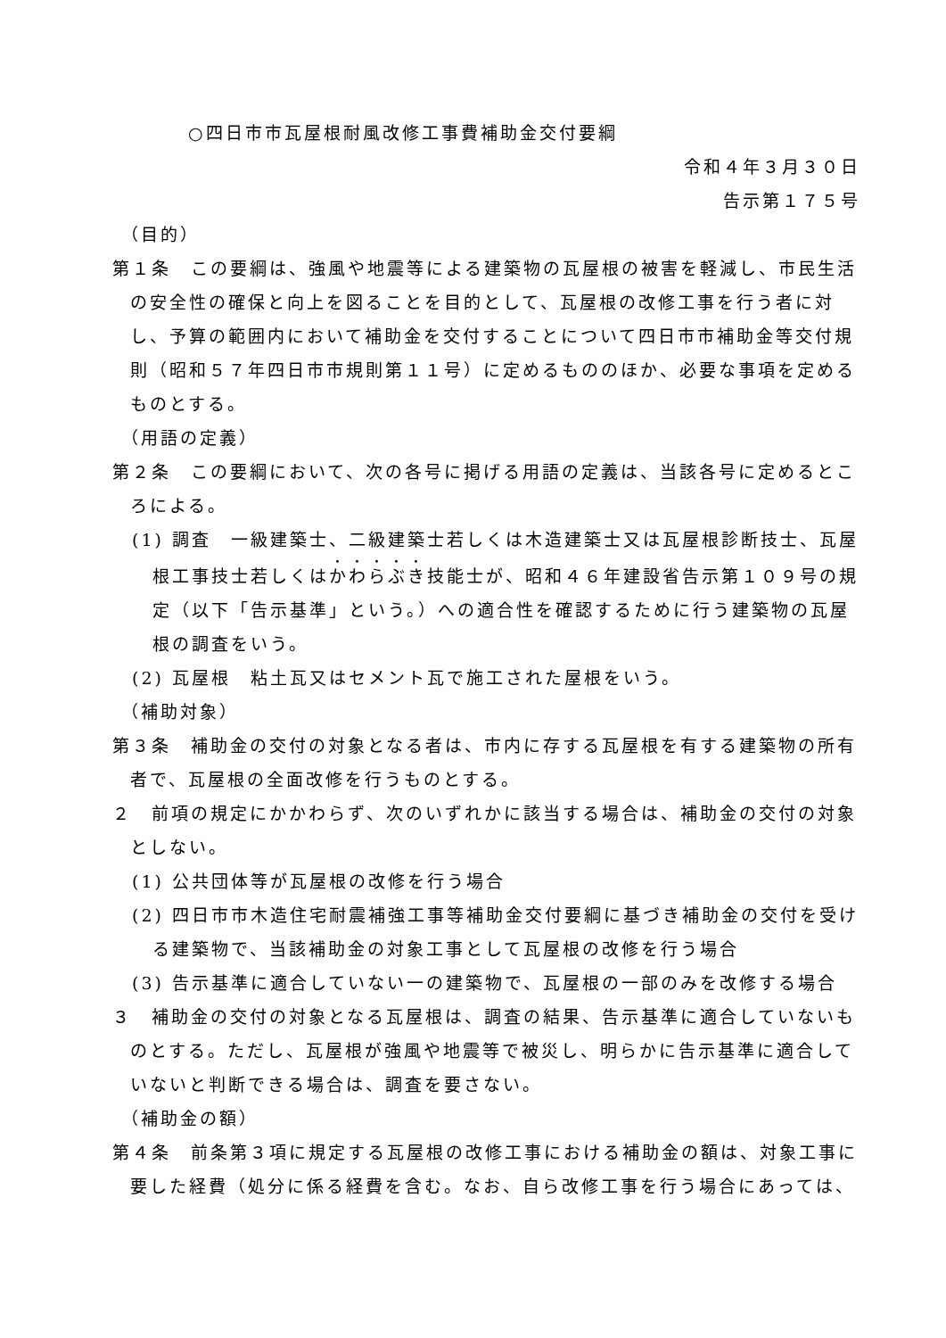○四日市市瓦屋根耐風改修工事費補助金交付要綱
令和４年３月３０日
告示第１７５号
（目的）
第１条　この要綱は、強風や地震等による建築物の瓦屋根の被害を軽減し、市民生活の安全性の確保と向上を図ることを目的として、瓦屋根の改修工事を行う者に対し、予算の範囲内において補助金を交付することについて四日市市補助金等交付規則（昭和５７年四日市市規則第１１号）に定めるもののほか、必要な事項を定めるものとする。
（用語の定義）
第２条　この要綱において、次の各号に掲げる用語の定義は、当該各号に定めるところによる。
(1) 調査　一級建築士、二級建築士若しくは木造建築士又は瓦屋根診断技士、瓦屋根工事技士若しくはかわらぶき技能士が、昭和４６年建設省告示第１０９号の規定（以下「告示基準」という。）への適合性を確認するために行う建築物の瓦屋根の調査をいう。
(2) 瓦屋根　粘土瓦又はセメント瓦で施工された屋根をいう。
（補助対象）
第３条　補助金の交付の対象となる者は、市内に存する瓦屋根を有する建築物の所有者で、瓦屋根の全面改修を行うものとする。
２　前項の規定にかかわらず、次のいずれかに該当する場合は、補助金の交付の対象としない。
(1) 公共団体等が瓦屋根の改修を行う場合
(2) 四日市市木造住宅耐震補強工事等補助金交付要綱に基づき補助金の交付を受ける建築物で、当該補助金の対象工事として瓦屋根の改修を行う場合
(3) 告示基準に適合していない一の建築物で、瓦屋根の一部のみを改修する場合
３　補助金の交付の対象となる瓦屋根は、調査の結果、告示基準に適合していないものとする。ただし、瓦屋根が強風や地震等で被災し、明らかに告示基準に適合していないと判断できる場合は、調査を要さない。
（補助金の額）
第４条　前条第３項に規定する瓦屋根の改修工事における補助金の額は、対象工事に要した経費（処分に係る経費を含む。なお、自ら改修工事を行う場合にあっては、